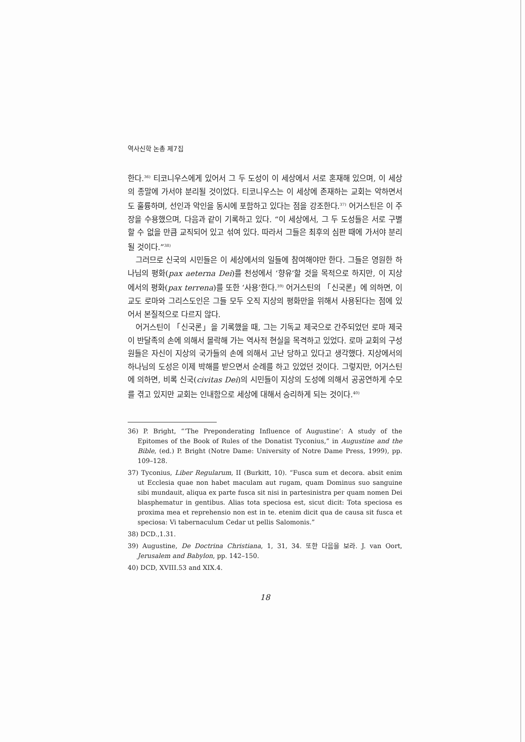역사신학 논총 제7집
한다.<sup>36)</sup> 티코니우스에게 있어서 그 두 도성이 이 세상에서 서로 혼재해 있으며, 이 세상의 종말에 가서야 분리될 것이었다. 티코니우스는 이 세상에 존재하는 교회는 악하면서도 훌륭하며, 선인과 악인을 동시에 포함하고 있다는 점을 강조한다.<sup>37)</sup> 어거스틴은 이 주장을 수용했으며, 다음과 같이 기록하고 있다. “이 세상에서, 그 두 도성들은 서로 구별할 수 없을 만큼 교직되어 있고 섞여 있다. 따라서 그들은 최후의 심판 때에 가서야 분리될 것이다.”<sup>38)</sup>
그러므로 신국의 시민들은 이 세상에서의 일들에 참여해야만 한다. 그들은 영원한 하나님의 평화(pax aeterna Dei)를 천성에서 ‘향유’할 것을 목적으로 하지만, 이 지상에서의 평화(pax terrena)를 또한 ‘사용’한다.<sup>39)</sup> 어거스틴의 「신국론」에 의하면, 이교도 로마와 그리스도인은 그들 모두 오직 지상의 평화만을 위해서 사용된다는 점에 있어서 본질적으로 다르지 않다.
어거스틴이 「신국론」을 기록했을 때, 그는 기독교 제국으로 간주되었던 로마 제국이 반달족의 손에 의해서 몰락해 가는 역사적 현실을 목격하고 있었다. 로마 교회의 구성원들은 자신이 지상의 국가들의 손에 의해서 고난 당하고 있다고 생각했다. 지상에서의 하나님의 도성은 이제 박해를 받으면서 순례를 하고 있었던 것이다. 그렇지만, 어거스틴에 의하면, 비록 신국(civitas Dei)의 시민들이 지상의 도성에 의해서 공공연하게 수모를 겪고 있지만 교회는 인내함으로 세상에 대해서 승리하게 되는 것이다.<sup>40)</sup>
36) P. Bright, “‘The Preponderating Influence of Augustine’: A study of the Epitomes of the Book of Rules of the Donatist Tyconius,” in Augustine and the Bible, (ed.) P. Bright (Notre Dame: University of Notre Dame Press, 1999), pp. 109–128.
37) Tyconius, Liber Regularum, II (Burkitt, 10). “Fusca sum et decora. absit enim ut Ecclesia quae non habet maculam aut rugam, quam Dominus suo sanguine sibi mundauit, aliqua ex parte fusca sit nisi in partesinistra per quam nomen Dei blasphematur in gentibus. Alias tota speciosa est, sicut dicit: Tota speciosa es proxima mea et reprehensio non est in te. etenim dicit qua de causa sit fusca et speciosa: Vi tabernaculum Cedar ut pellis Salomonis.”
38) DCD.,1.31.
39) Augustine, De Doctrina Christiana, 1, 31, 34. 또한 다음을 보라. J. van Oort, Jerusalem and Babylon, pp. 142–150.
40) DCD, XVIII.53 and XIX.4.
18